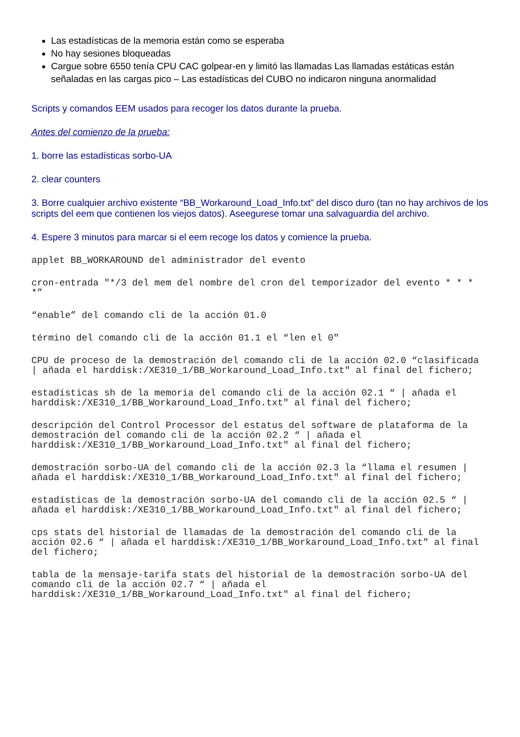Las estadísticas de la memoria están como se esperaba
No hay sesiones bloqueadas
Cargue sobre 6550 tenía CPU CAC golpear-en y limitó las llamadas Las llamadas estáticas están señaladas en las cargas pico – Las estadísticas del CUBO no indicaron ninguna anormalidad
Scripts y comandos EEM usados para recoger los datos durante la prueba.
Antes del comienzo de la prueba:
1. borre las estadísticas sorbo-UA
2. clear counters
3. Borre cualquier archivo existente “BB_Workaround_Load_Info.txt” del disco duro (tan no hay archivos de los scripts del eem que contienen los viejos datos). Aseegurese tomar una salvaguardia del archivo.
4. Espere 3 minutos para marcar si el eem recoge los datos y comience la prueba.
applet BB_WORKAROUND del administrador del evento
cron-entrada "*/3 del mem del nombre del cron del temporizador del evento * * * *”
“enable” del comando cli de la acción 01.0
término del comando cli de la acción 01.1 el “len el 0"
CPU de proceso de la demostración del comando cli de la acción 02.0 “clasificada | añada el harddisk:/XE310_1/BB_Workaround_Load_Info.txt" al final del fichero;
estadísticas sh de la memoria del comando cli de la acción 02.1 “ | añada el harddisk:/XE310_1/BB_Workaround_Load_Info.txt" al final del fichero;
descripción del Control Processor del estatus del software de plataforma de la demostración del comando cli de la acción 02.2 “ | añada el harddisk:/XE310_1/BB_Workaround_Load_Info.txt" al final del fichero;
demostración sorbo-UA del comando cli de la acción 02.3 la “llama el resumen | añada el harddisk:/XE310_1/BB_Workaround_Load_Info.txt" al final del fichero;
estadísticas de la demostración sorbo-UA del comando cli de la acción 02.5 “ | añada el harddisk:/XE310_1/BB_Workaround_Load_Info.txt" al final del fichero;
cps stats del historial de llamadas de la demostración del comando cli de la acción 02.6 “ | añada el harddisk:/XE310_1/BB_Workaround_Load_Info.txt" al final del fichero;
tabla de la mensaje-tarifa stats del historial de la demostración sorbo-UA del comando cli de la acción 02.7 “ | añada el harddisk:/XE310_1/BB_Workaround_Load_Info.txt" al final del fichero;